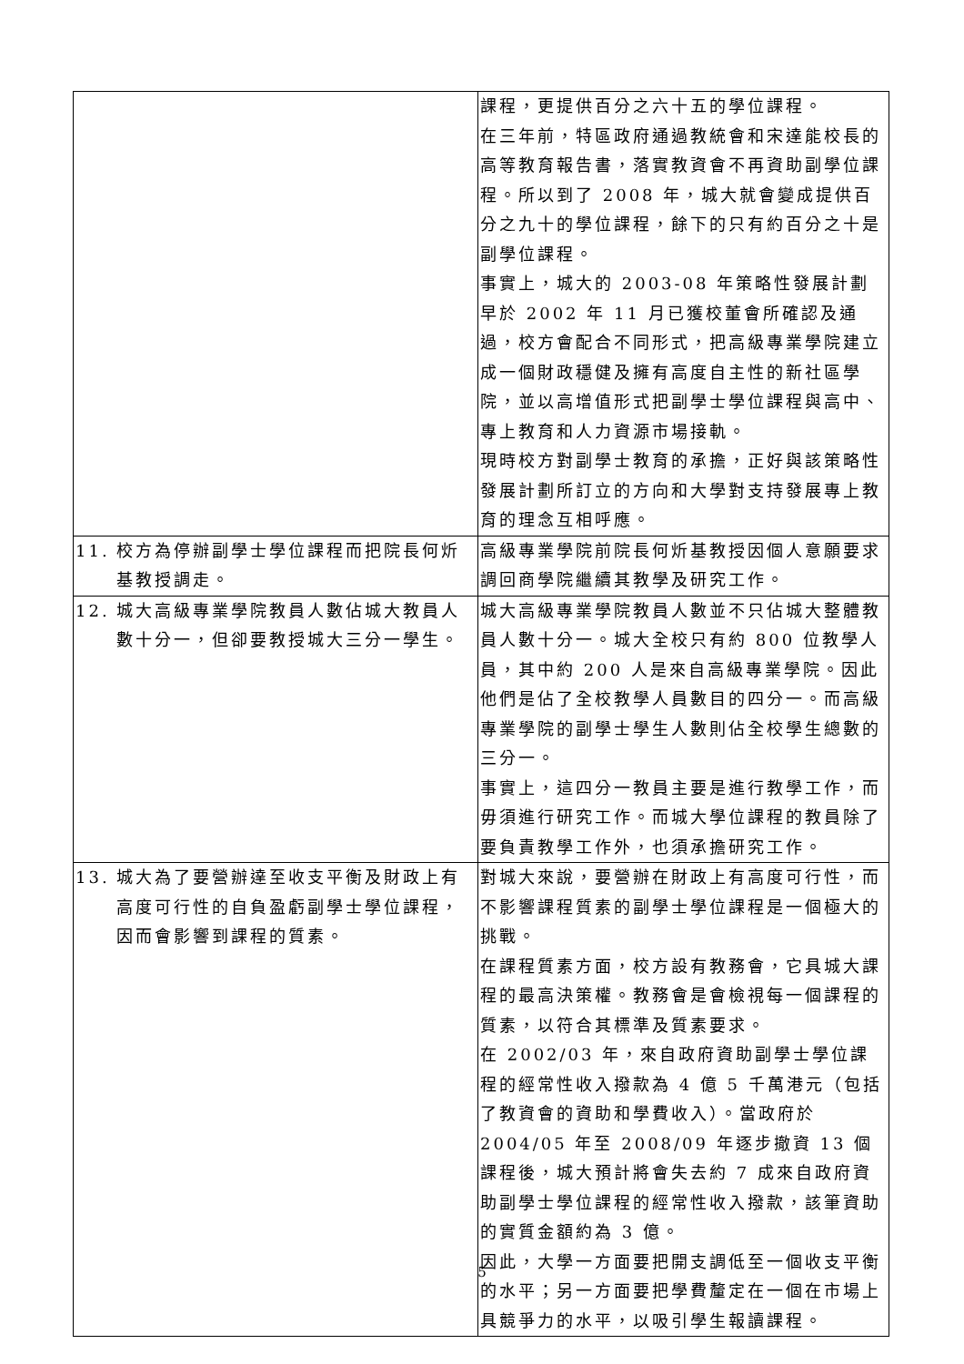| | 課程，更提供百分之六十五的學位課程。 在三年前，特區政府通過教統會和宋達能校長的高等教育報告書，落實教資會不再資助副學位課程。所以到了 2008 年，城大就會變成提供百分之九十的學位課程，餘下的只有約百分之十是副學位課程。 事實上，城大的 2003-08 年策略性發展計劃早於 2002 年 11 月已獲校董會所確認及通過，校方會配合不同形式，把高級專業學院建立成一個財政穩健及擁有高度自主性的新社區學院，並以高增值形式把副學士學位課程與高中、專上教育和人力資源市場接軌。 現時校方對副學士教育的承擔，正好與該策略性發展計劃所訂立的方向和大學對支持發展專上教育的理念互相呼應。 |
| 11. 校方為停辦副學士學位課程而把院長何炘基教授調走。 | 高級專業學院前院長何炘基教授因個人意願要求調回商學院繼續其教學及研究工作。 |
| 12. 城大高級專業學院教員人數佔城大教員人數十分一，但卻要教授城大三分一學生。 | 城大高級專業學院教員人數並不只佔城大整體教員人數十分一。城大全校只有約 800 位教學人員，其中約 200 人是來自高級專業學院。因此他們是佔了全校教學人員數目的四分一。而高級專業學院的副學士學生人數則佔全校學生總數的三分一。 事實上，這四分一教員主要是進行教學工作，而毋須進行研究工作。而城大學位課程的教員除了要負責教學工作外，也須承擔研究工作。 |
| 13. 城大為了要營辦達至收支平衡及財政上有高度可行性的自負盈虧副學士學位課程，因而會影響到課程的質素。 | 對城大來說，要營辦在財政上有高度可行性，而不影響課程質素的副學士學位課程是一個極大的挑戰。 在課程質素方面，校方設有教務會，它具城大課程的最高決策權。教務會是會檢視每一個課程的質素，以符合其標準及質素要求。 在 2002/03 年，來自政府資助副學士學位課程的經常性收入撥款為 4 億 5 千萬港元（包括了教資會的資助和學費收入）。當政府於 2004/05 年至 2008/09 年逐步撤資 13 個課程後，城大預計將會失去約 7 成來自政府資助副學士學位課程的經常性收入撥款，該筆資助的實質金額約為 3 億。 因此，大學一方面要把開支調低至一個收支平衡的水平；另一方面要把學費釐定在一個在市場上具競爭力的水平，以吸引學生報讀課程。 |
5